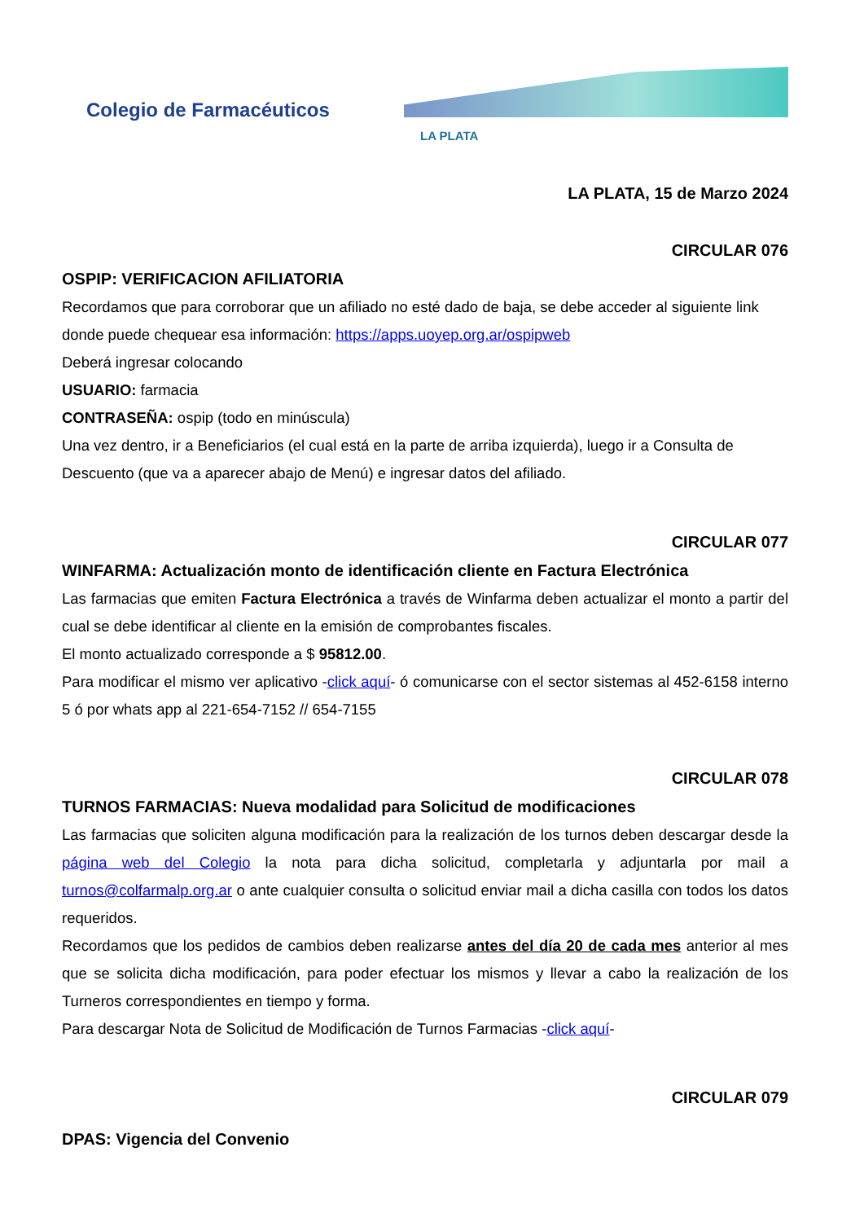Colegio de Farmacéuticos
LA PLATA
LA PLATA, 15 de Marzo 2024
CIRCULAR 076
OSPIP: VERIFICACION AFILIATORIA
Recordamos que para corroborar que un afiliado no esté dado de baja, se debe acceder al siguiente link donde puede chequear esa información: https://apps.uoyep.org.ar/ospipweb
Deberá ingresar colocando
USUARIO: farmacia
CONTRASEÑA: ospip (todo en minúscula)
Una vez dentro, ir a Beneficiarios (el cual está en la parte de arriba izquierda), luego ir a Consulta de Descuento (que va a aparecer abajo de Menú) e ingresar datos del afiliado.
CIRCULAR 077
WINFARMA: Actualización monto de identificación cliente en Factura Electrónica
Las farmacias que emiten Factura Electrónica a través de Winfarma deben actualizar el monto a partir del cual se debe identificar al cliente en la emisión de comprobantes fiscales.
El monto actualizado corresponde a $ 95812.00.
Para modificar el mismo ver aplicativo -click aquí- ó comunicarse con el sector sistemas al 452-6158 interno 5 ó por whats app al 221-654-7152 // 654-7155
CIRCULAR 078
TURNOS FARMACIAS: Nueva modalidad para Solicitud de modificaciones
Las farmacias que soliciten alguna modificación para la realización de los turnos deben descargar desde la página web del Colegio la nota para dicha solicitud, completarla y adjuntarla por mail a turnos@colfarmalp.org.ar o ante cualquier consulta o solicitud enviar mail a dicha casilla con todos los datos requeridos.
Recordamos que los pedidos de cambios deben realizarse antes del día 20 de cada mes anterior al mes que se solicita dicha modificación, para poder efectuar los mismos y llevar a cabo la realización de los Turneros correspondientes en tiempo y forma.
Para descargar Nota de Solicitud de Modificación de Turnos Farmacias -click aquí-
CIRCULAR 079
DPAS: Vigencia del Convenio